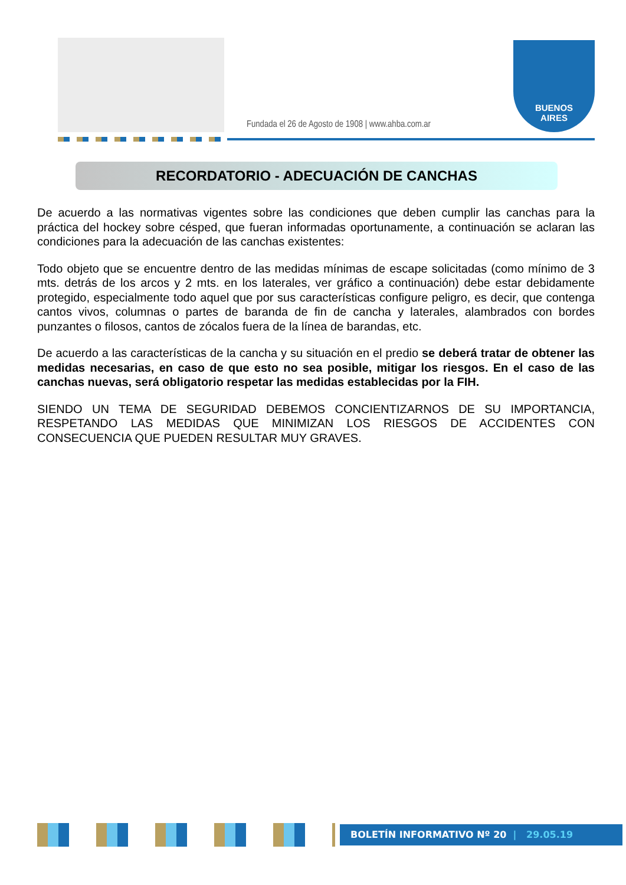Fundada el 26 de Agosto de 1908 | www.ahba.com.ar
BUENOS
AIRES
RECORDATORIO - ADECUACIÓN DE CANCHAS
De acuerdo a las normativas vigentes sobre las condiciones que deben cumplir las canchas para la práctica del hockey sobre césped, que fueran informadas oportunamente, a continuación se aclaran las condiciones para la adecuación de las canchas existentes:
Todo objeto que se encuentre dentro de las medidas mínimas de escape solicitadas (como mínimo de 3 mts. detrás de los arcos y 2 mts. en los laterales, ver gráfico a continuación) debe estar debidamente protegido, especialmente todo aquel que por sus características configure peligro, es decir, que contenga cantos vivos, columnas o partes de baranda de fin de cancha y laterales, alambrados con bordes punzantes o filosos, cantos de zócalos fuera de la línea de barandas, etc.
De acuerdo a las características de la cancha y su situación en el predio se deberá tratar de obtener las medidas necesarias, en caso de que esto no sea posible, mitigar los riesgos. En el caso de las canchas nuevas, será obligatorio respetar las medidas establecidas por la FIH.
SIENDO UN TEMA DE SEGURIDAD DEBEMOS CONCIENTIZARNOS DE SU IMPORTANCIA, RESPETANDO LAS MEDIDAS QUE MINIMIZAN LOS RIESGOS DE ACCIDENTES CON CONSECUENCIA QUE PUEDEN RESULTAR MUY GRAVES.
BOLETÍN INFORMATIVO Nº 20 | 29.05.19